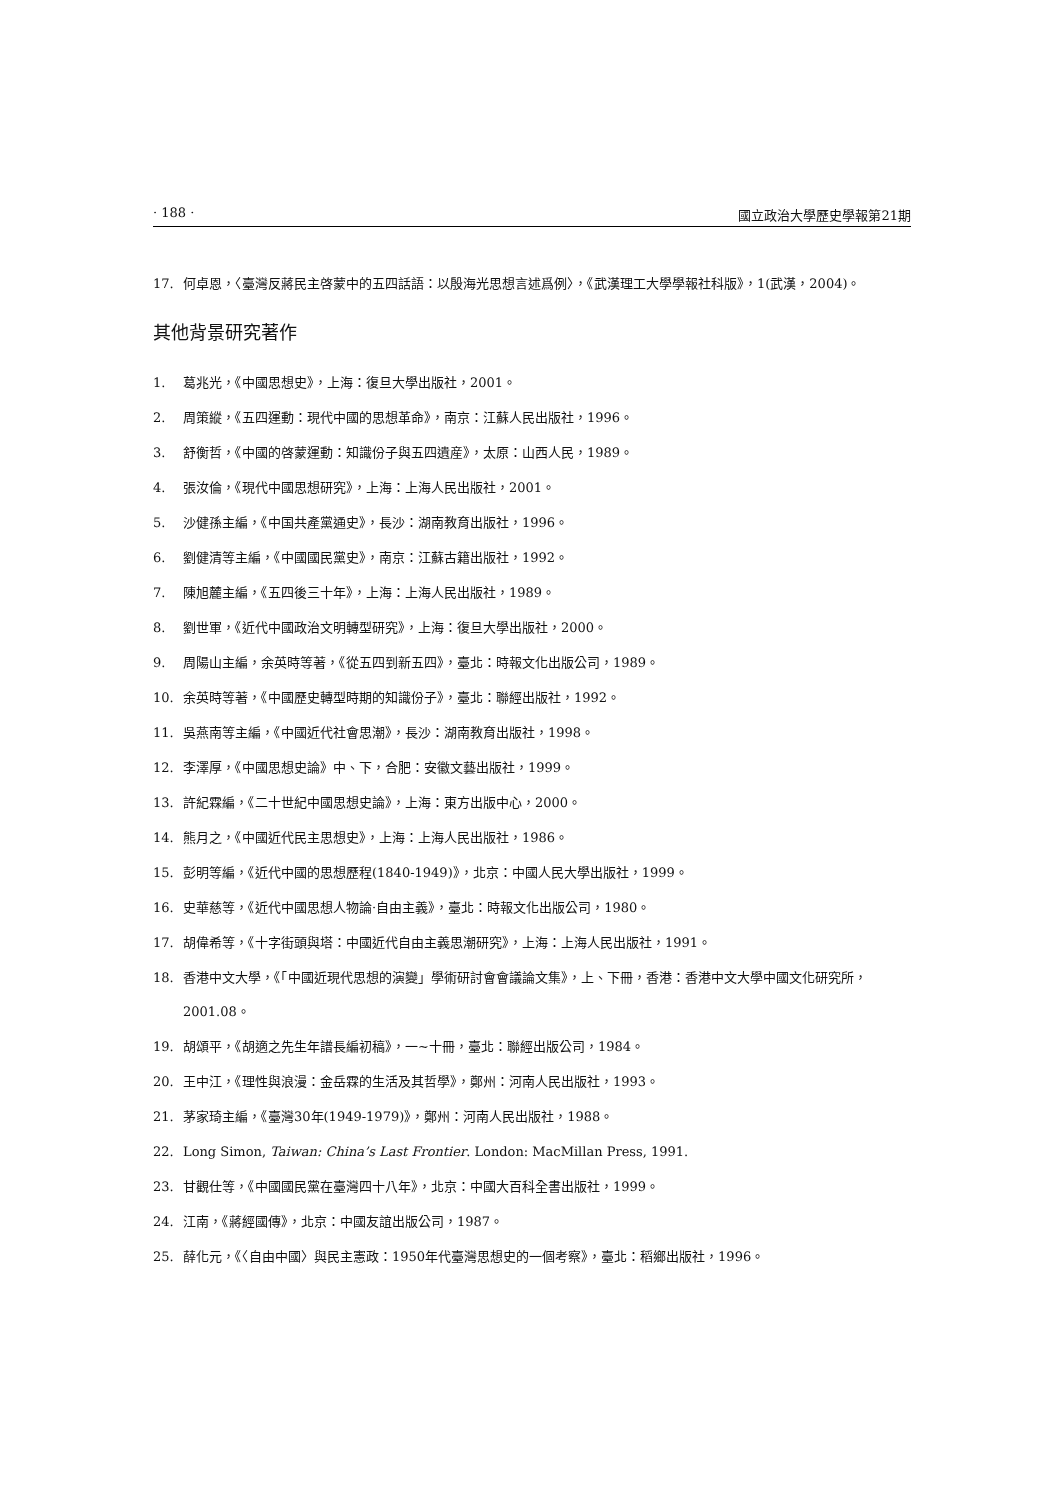· 188 · 國立政治大學歷史學報第21期
17. 何卓恩，〈臺灣反蔣民主啓蒙中的五四話語：以殷海光思想言述爲例〉，《武漢理工大學學報社科版》，1(武漢，2004)。
其他背景研究著作
1. 葛兆光，《中國思想史》，上海：復旦大學出版社，2001。
2. 周策縱，《五四運動：現代中國的思想革命》，南京：江蘇人民出版社，1996。
3. 舒衡哲，《中國的啓蒙運動：知識份子與五四遺産》，太原：山西人民，1989。
4. 張汝倫，《現代中國思想研究》，上海：上海人民出版社，2001。
5. 沙健孫主編，《中国共產黨通史》，長沙：湖南教育出版社，1996。
6. 劉健清等主編，《中國國民黨史》，南京：江蘇古籍出版社，1992。
7. 陳旭麓主編，《五四後三十年》，上海：上海人民出版社，1989。
8. 劉世軍，《近代中國政治文明轉型研究》，上海：復旦大學出版社，2000。
9. 周陽山主編，余英時等著，《從五四到新五四》，臺北：時報文化出版公司，1989。
10. 余英時等著，《中國歷史轉型時期的知識份子》，臺北：聯經出版社，1992。
11. 吳燕南等主編，《中國近代社會思潮》，長沙：湖南教育出版社，1998。
12. 李澤厚，《中國思想史論》中、下，合肥：安徽文藝出版社，1999。
13. 許紀霖編，《二十世紀中國思想史論》，上海：東方出版中心，2000。
14. 熊月之，《中國近代民主思想史》，上海：上海人民出版社，1986。
15. 彭明等編，《近代中國的思想歷程(1840-1949)》，北京：中國人民大學出版社，1999。
16. 史華慈等，《近代中國思想人物論·自由主義》，臺北：時報文化出版公司，1980。
17. 胡偉希等，《十字街頭與塔：中國近代自由主義思潮研究》，上海：上海人民出版社，1991。
18. 香港中文大學，《「中國近現代思想的演變」學術研討會會議論文集》，上、下冊，香港：香港中文大學中國文化研究所，2001.08。
19. 胡頌平，《胡適之先生年譜長編初稿》，一~十冊，臺北：聯經出版公司，1984。
20. 王中江，《理性與浪漫：金岳霖的生活及其哲學》，鄭州：河南人民出版社，1993。
21. 茅家琦主編，《臺灣30年(1949-1979)》，鄭州：河南人民出版社，1988。
22. Long Simon, Taiwan: China’s Last Frontier. London: MacMillan Press, 1991.
23. 甘觀仕等，《中國國民黨在臺灣四十八年》，北京：中國大百科全書出版社，1999。
24. 江南，《蔣經國傳》，北京：中國友誼出版公司，1987。
25. 薛化元，《〈自由中國〉與民主憲政：1950年代臺灣思想史的一個考察》，臺北：稻鄉出版社，1996。